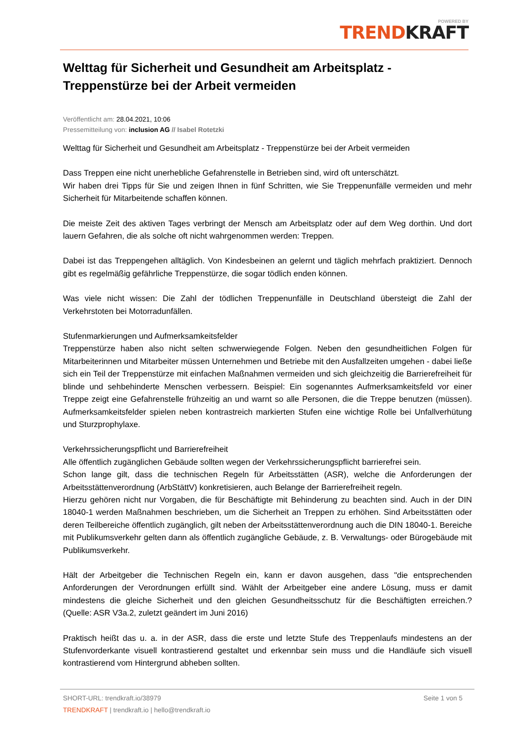POWERED BY
TRENDKRAFT
Welttag für Sicherheit und Gesundheit am Arbeitsplatz - Treppenstürze bei der Arbeit vermeiden
Veröffentlicht am: 28.04.2021, 10:06
Pressemitteilung von: inclusion AG // Isabel Rotetzki
Welttag für Sicherheit und Gesundheit am Arbeitsplatz - Treppenstürze bei der Arbeit vermeiden
Dass Treppen eine nicht unerhebliche Gefahrenstelle in Betrieben sind, wird oft unterschätzt.
Wir haben drei Tipps für Sie und zeigen Ihnen in fünf Schritten, wie Sie Treppenunfälle vermeiden und mehr Sicherheit für Mitarbeitende schaffen können.
Die meiste Zeit des aktiven Tages verbringt der Mensch am Arbeitsplatz oder auf dem Weg dorthin. Und dort lauern Gefahren, die als solche oft nicht wahrgenommen werden: Treppen.
Dabei ist das Treppengehen alltäglich. Von Kindesbeinen an gelernt und täglich mehrfach praktiziert. Dennoch gibt es regelmäßig gefährliche Treppenstürze, die sogar tödlich enden können.
Was viele nicht wissen: Die Zahl der tödlichen Treppenunfälle in Deutschland übersteigt die Zahl der Verkehrstoten bei Motorradunfällen.
Stufenmarkierungen und Aufmerksamkeitsfelder
Treppenstürze haben also nicht selten schwerwiegende Folgen. Neben den gesundheitlichen Folgen für Mitarbeiterinnen und Mitarbeiter müssen Unternehmen und Betriebe mit den Ausfallzeiten umgehen - dabei ließe sich ein Teil der Treppenstürze mit einfachen Maßnahmen vermeiden und sich gleichzeitig die Barrierefreiheit für blinde und sehbehinderte Menschen verbessern. Beispiel: Ein sogenanntes Aufmerksamkeitsfeld vor einer Treppe zeigt eine Gefahrenstelle frühzeitig an und warnt so alle Personen, die die Treppe benutzen (müssen). Aufmerksamkeitsfelder spielen neben kontrastreich markierten Stufen eine wichtige Rolle bei Unfallverhütung und Sturzprophylaxe.
Verkehrssicherungspflicht und Barrierefreiheit
Alle öffentlich zugänglichen Gebäude sollten wegen der Verkehrssicherungspflicht barrierefrei sein.
Schon lange gilt, dass die technischen Regeln für Arbeitsstätten (ASR), welche die Anforderungen der Arbeitsstättenverordnung (ArbStättV) konkretisieren, auch Belange der Barrierefreiheit regeln.
Hierzu gehören nicht nur Vorgaben, die für Beschäftigte mit Behinderung zu beachten sind. Auch in der DIN 18040-1 werden Maßnahmen beschrieben, um die Sicherheit an Treppen zu erhöhen. Sind Arbeitsstätten oder deren Teilbereiche öffentlich zugänglich, gilt neben der Arbeitsstättenverordnung auch die DIN 18040-1. Bereiche mit Publikumsverkehr gelten dann als öffentlich zugängliche Gebäude, z. B. Verwaltungs- oder Bürogebäude mit Publikumsverkehr.
Hält der Arbeitgeber die Technischen Regeln ein, kann er davon ausgehen, dass "die entsprechenden Anforderungen der Verordnungen erfüllt sind. Wählt der Arbeitgeber eine andere Lösung, muss er damit mindestens die gleiche Sicherheit und den gleichen Gesundheitsschutz für die Beschäftigten erreichen.? (Quelle: ASR V3a.2, zuletzt geändert im Juni 2016)
Praktisch heißt das u. a. in der ASR, dass die erste und letzte Stufe des Treppenlaufs mindestens an der Stufenvorderkante visuell kontrastierend gestaltet und erkennbar sein muss und die Handläufe sich visuell kontrastierend vom Hintergrund abheben sollten.
SHORT-URL: trendkraft.io/38979
Seite 1 von 5
TRENDKRAFT | trendkraft.io | hello@trendkraft.io